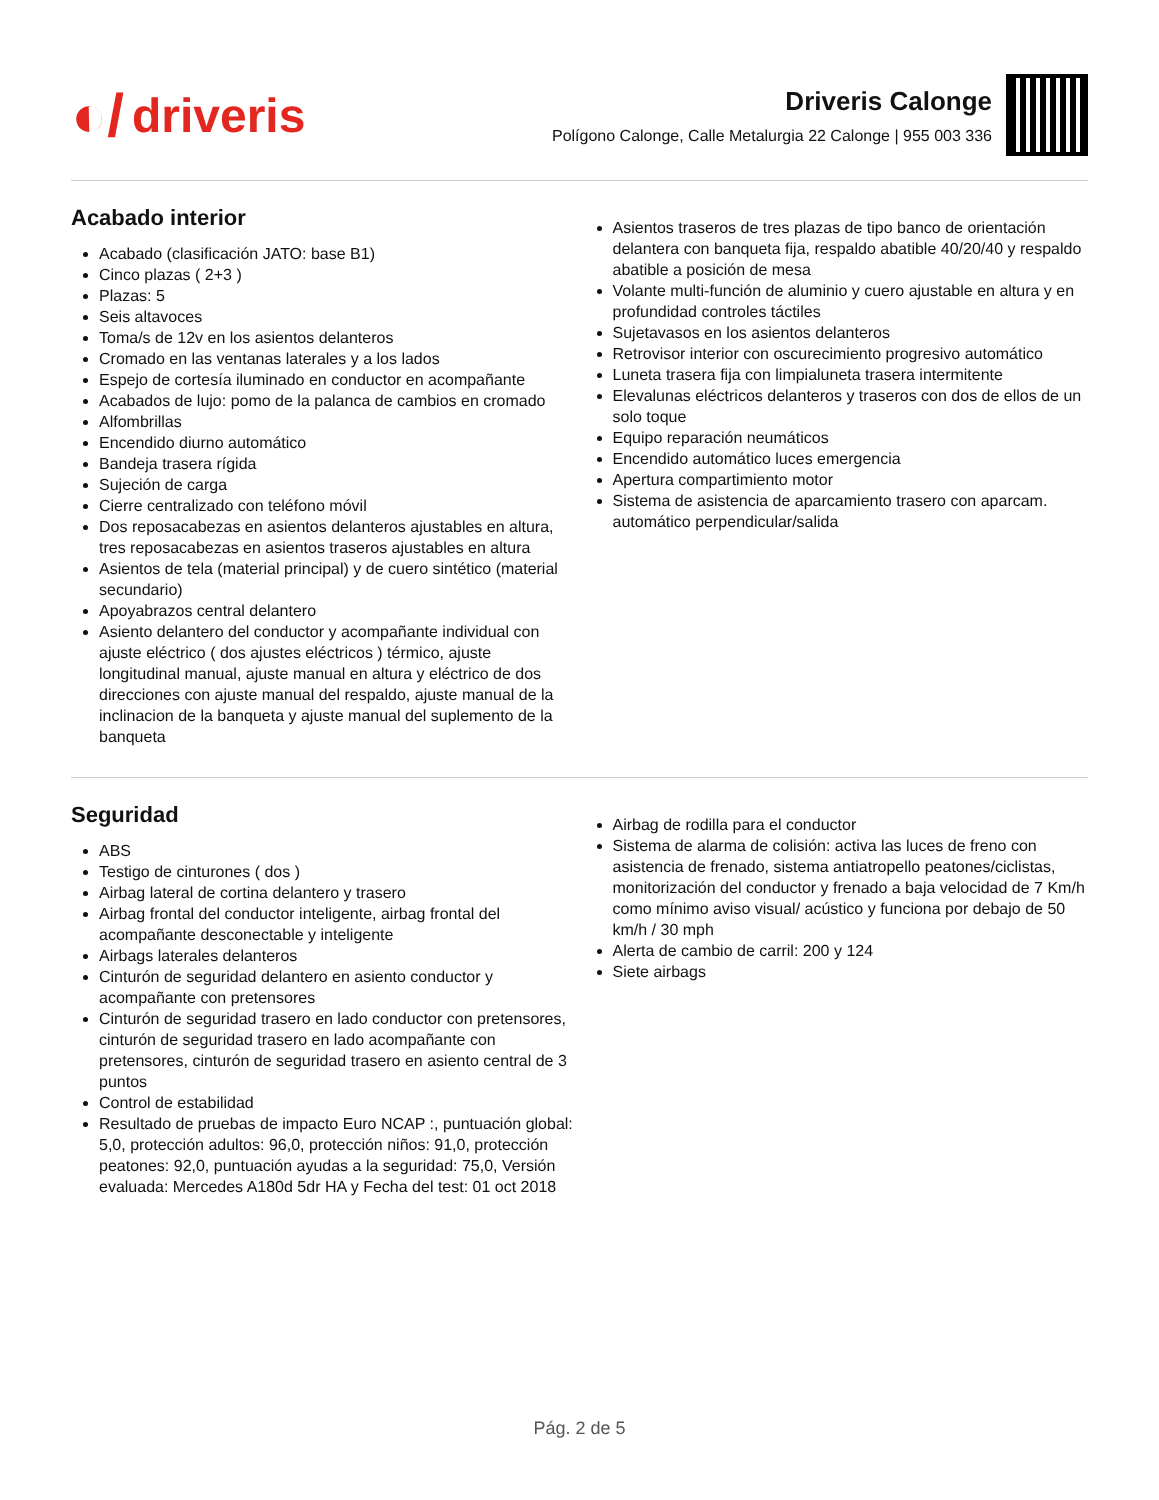◐/ driveris
Driveris Calonge
Polígono Calonge, Calle Metalurgia 22 Calonge | 955 003 336
Acabado interior
Acabado (clasificación JATO: base B1)
Cinco plazas ( 2+3 )
Plazas: 5
Seis altavoces
Toma/s de 12v en los asientos delanteros
Cromado en las ventanas laterales y a los lados
Espejo de cortesía iluminado en conductor en acompañante
Acabados de lujo: pomo de la palanca de cambios en cromado
Alfombrillas
Encendido diurno automático
Bandeja trasera rígida
Sujeción de carga
Cierre centralizado con teléfono móvil
Dos reposacabezas en asientos delanteros ajustables en altura, tres reposacabezas en asientos traseros ajustables en altura
Asientos de tela (material principal) y de cuero sintético (material secundario)
Apoyabrazos central delantero
Asiento delantero del conductor y acompañante individual con ajuste eléctrico ( dos ajustes eléctricos ) térmico, ajuste longitudinal manual, ajuste manual en altura y eléctrico de dos direcciones con ajuste manual del respaldo, ajuste manual de la inclinacion de la banqueta y ajuste manual del suplemento de la banqueta
Asientos traseros de tres plazas de tipo banco de orientación delantera con banqueta fija, respaldo abatible 40/20/40 y respaldo abatible a posición de mesa
Volante multi-función de aluminio y cuero ajustable en altura y en profundidad controles táctiles
Sujetavasos en los asientos delanteros
Retrovisor interior con oscurecimiento progresivo automático
Luneta trasera fija con limpialuneta trasera intermitente
Elevalunas eléctricos delanteros y traseros con dos de ellos de un solo toque
Equipo reparación neumáticos
Encendido automático luces emergencia
Apertura compartimiento motor
Sistema de asistencia de aparcamiento trasero con aparcam. automático perpendicular/salida
Seguridad
ABS
Testigo de cinturones ( dos )
Airbag lateral de cortina delantero y trasero
Airbag frontal del conductor inteligente, airbag frontal del acompañante desconectable y inteligente
Airbags laterales delanteros
Cinturón de seguridad delantero en asiento conductor y acompañante con pretensores
Cinturón de seguridad trasero en lado conductor con pretensores, cinturón de seguridad trasero en lado acompañante con pretensores, cinturón de seguridad trasero en asiento central de 3 puntos
Control de estabilidad
Resultado de pruebas de impacto Euro NCAP :, puntuación global: 5,0, protección adultos: 96,0, protección niños: 91,0, protección peatones: 92,0, puntuación ayudas a la seguridad: 75,0, Versión evaluada: Mercedes A180d 5dr HA y Fecha del test: 01 oct 2018
Airbag de rodilla para el conductor
Sistema de alarma de colisión: activa las luces de freno con asistencia de frenado, sistema antiatropello peatones/ciclistas, monitorización del conductor y frenado a baja velocidad de 7 Km/h como mínimo aviso visual/ acústico y funciona por debajo de 50 km/h / 30 mph
Alerta de cambio de carril: 200 y 124
Siete airbags
Pág. 2 de 5